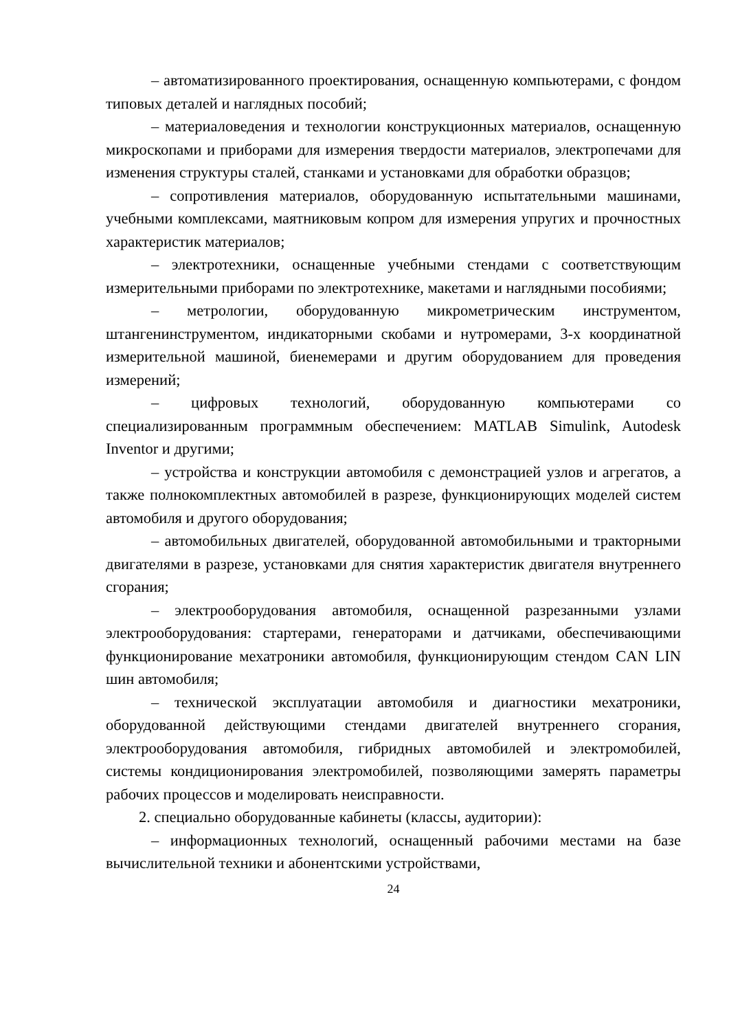– автоматизированного проектирования, оснащенную компьютерами, с фондом типовых деталей и наглядных пособий;
– материаловедения и технологии конструкционных материалов, оснащенную микроскопами и приборами для измерения твердости материалов, электропечами для изменения структуры сталей, станками и установками для обработки образцов;
– сопротивления материалов, оборудованную испытательными машинами, учебными комплексами, маятниковым копром для измерения упругих и прочностных характеристик материалов;
– электротехники, оснащенные учебными стендами с соответствующим измерительными приборами по электротехнике, макетами и наглядными пособиями;
– метрологии, оборудованную микрометрическим инструментом, штангенинструментом, индикаторными скобами и нутромерами, 3-х координатной измерительной машиной, биенемерами и другим оборудованием для проведения измерений;
– цифровых технологий, оборудованную компьютерами со специализированным программным обеспечением: MATLAB Simulink, Autodesk Inventor и другими;
– устройства и конструкции автомобиля с демонстрацией узлов и агрегатов, а также полнокомплектных автомобилей в разрезе, функционирующих моделей систем автомобиля и другого оборудования;
– автомобильных двигателей, оборудованной автомобильными и тракторными двигателями в разрезе, установками для снятия характеристик двигателя внутреннего сгорания;
– электрооборудования автомобиля, оснащенной разрезанными узлами электрооборудования: стартерами, генераторами и датчиками, обеспечивающими функционирование мехатроники автомобиля, функционирующим стендом CAN LIN шин автомобиля;
– технической эксплуатации автомобиля и диагностики мехатроники, оборудованной действующими стендами двигателей внутреннего сгорания, электрооборудования автомобиля, гибридных автомобилей и электромобилей, системы кондиционирования электромобилей, позволяющими замерять параметры рабочих процессов и моделировать неисправности.
2. специально оборудованные кабинеты (классы, аудитории):
– информационных технологий, оснащенный рабочими местами на базе вычислительной техники и абонентскими устройствами,
24